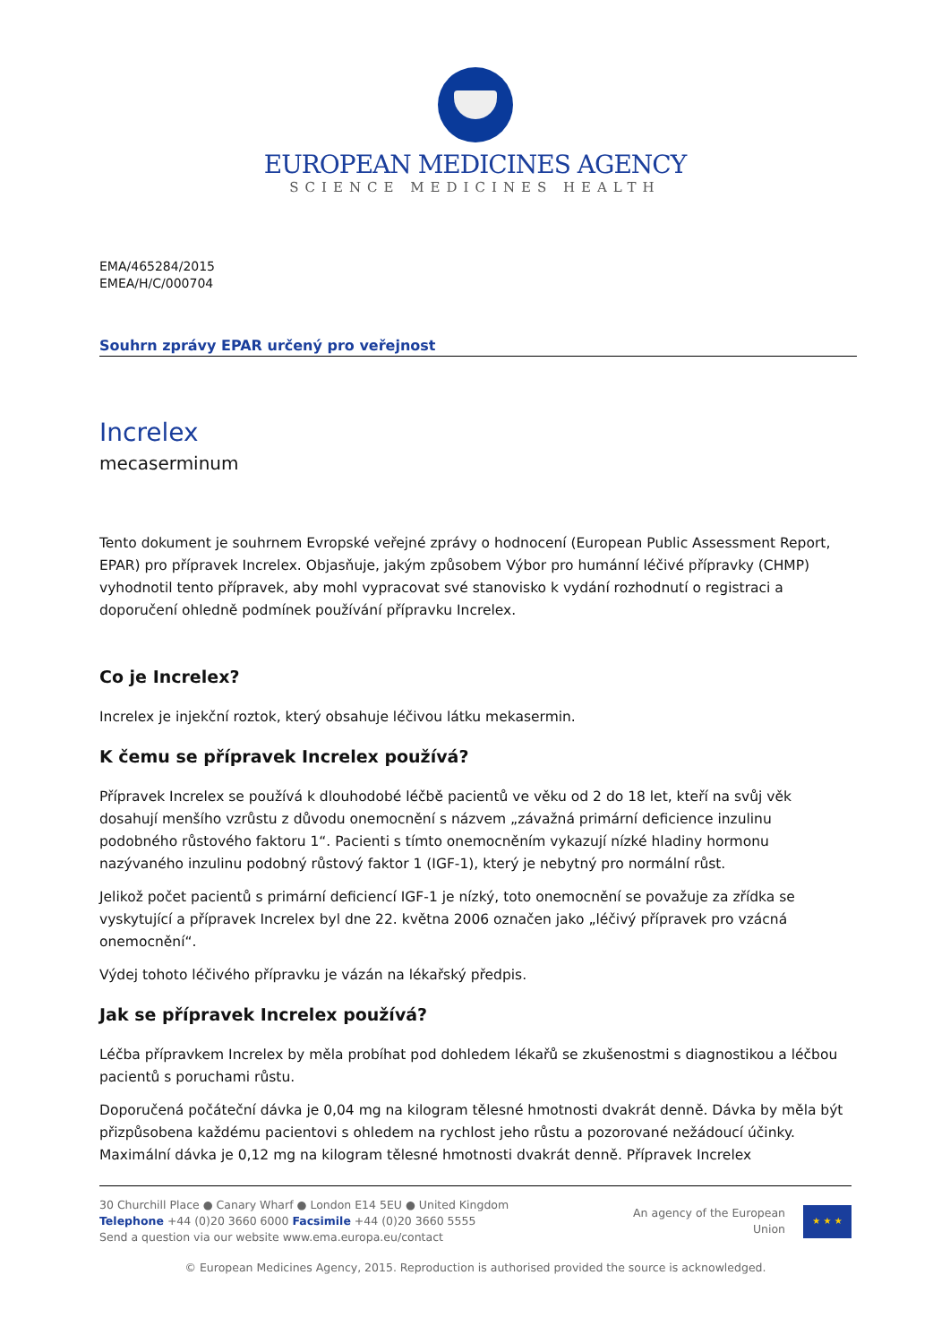EUROPEAN MEDICINES AGENCY
SCIENCE MEDICINES HEALTH
EMA/465284/2015
EMEA/H/C/000704
Souhrn zprávy EPAR určený pro veřejnost
Increlex
mecaserminum
Tento dokument je souhrnem Evropské veřejné zprávy o hodnocení (European Public Assessment Report, EPAR) pro přípravek Increlex. Objasňuje, jakým způsobem Výbor pro humánní léčivé přípravky (CHMP) vyhodnotil tento přípravek, aby mohl vypracovat své stanovisko k vydání rozhodnutí o registraci a doporučení ohledně podmínek používání přípravku Increlex.
Co je Increlex?
Increlex je injekční roztok, který obsahuje léčivou látku mekasermin.
K čemu se přípravek Increlex používá?
Přípravek Increlex se používá k dlouhodobé léčbě pacientů ve věku od 2 do 18 let, kteří na svůj věk dosahují menšího vzrůstu z důvodu onemocnění s názvem „závažná primární deficience inzulinu podobného růstového faktoru 1“. Pacienti s tímto onemocněním vykazují nízké hladiny hormonu nazývaného inzulinu podobný růstový faktor 1 (IGF-1), který je nebytný pro normální růst.
Jelikož počet pacientů s primární deficiencí IGF-1 je nízký, toto onemocnění se považuje za zřídka se vyskytující a přípravek Increlex byl dne 22. května 2006 označen jako „léčivý přípravek pro vzácná onemocnění“.
Výdej tohoto léčivého přípravku je vázán na lékařský předpis.
Jak se přípravek Increlex používá?
Léčba přípravkem Increlex by měla probíhat pod dohledem lékařů se zkušenostmi s diagnostikou a léčbou pacientů s poruchami růstu.
Doporučená počáteční dávka je 0,04 mg na kilogram tělesné hmotnosti dvakrát denně. Dávka by měla být přizpůsobena každému pacientovi s ohledem na rychlost jeho růstu a pozorované nežádoucí účinky. Maximální dávka je 0,12 mg na kilogram tělesné hmotnosti dvakrát denně. Přípravek Increlex
30 Churchill Place ● Canary Wharf ● London E14 5EU ● United Kingdom
Telephone +44 (0)20 3660 6000 Facsimile +44 (0)20 3660 5555
Send a question via our website www.ema.europa.eu/contact
An agency of the European
Union
★ ★ ★
© European Medicines Agency, 2015. Reproduction is authorised provided the source is acknowledged.